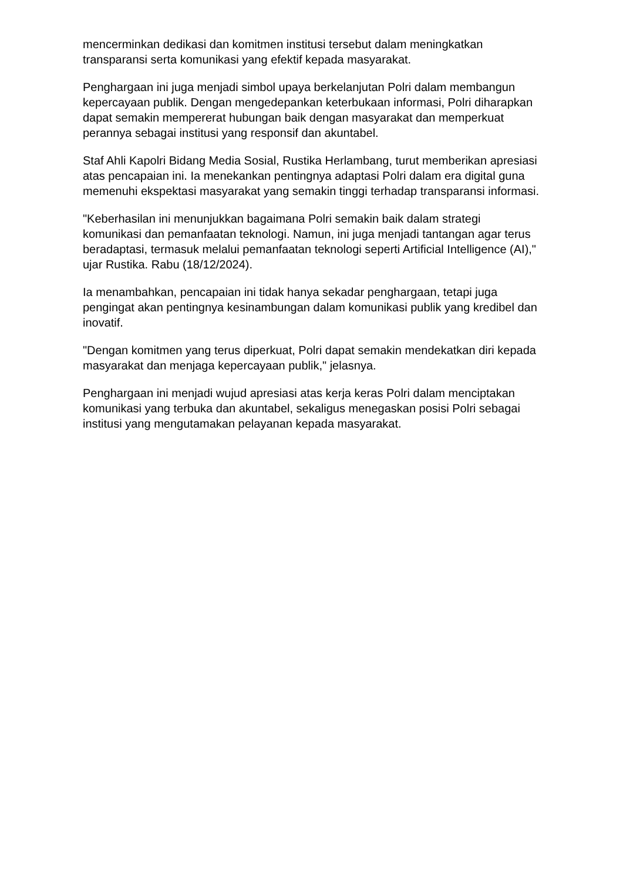mencerminkan dedikasi dan komitmen institusi tersebut dalam meningkatkan transparansi serta komunikasi yang efektif kepada masyarakat.
Penghargaan ini juga menjadi simbol upaya berkelanjutan Polri dalam membangun kepercayaan publik. Dengan mengedepankan keterbukaan informasi, Polri diharapkan dapat semakin mempererat hubungan baik dengan masyarakat dan memperkuat perannya sebagai institusi yang responsif dan akuntabel.
Staf Ahli Kapolri Bidang Media Sosial, Rustika Herlambang, turut memberikan apresiasi atas pencapaian ini. Ia menekankan pentingnya adaptasi Polri dalam era digital guna memenuhi ekspektasi masyarakat yang semakin tinggi terhadap transparansi informasi.
"Keberhasilan ini menunjukkan bagaimana Polri semakin baik dalam strategi komunikasi dan pemanfaatan teknologi. Namun, ini juga menjadi tantangan agar terus beradaptasi, termasuk melalui pemanfaatan teknologi seperti Artificial Intelligence (AI)," ujar Rustika. Rabu (18/12/2024).
Ia menambahkan, pencapaian ini tidak hanya sekadar penghargaan, tetapi juga pengingat akan pentingnya kesinambungan dalam komunikasi publik yang kredibel dan inovatif.
"Dengan komitmen yang terus diperkuat, Polri dapat semakin mendekatkan diri kepada masyarakat dan menjaga kepercayaan publik," jelasnya.
Penghargaan ini menjadi wujud apresiasi atas kerja keras Polri dalam menciptakan komunikasi yang terbuka dan akuntabel, sekaligus menegaskan posisi Polri sebagai institusi yang mengutamakan pelayanan kepada masyarakat.